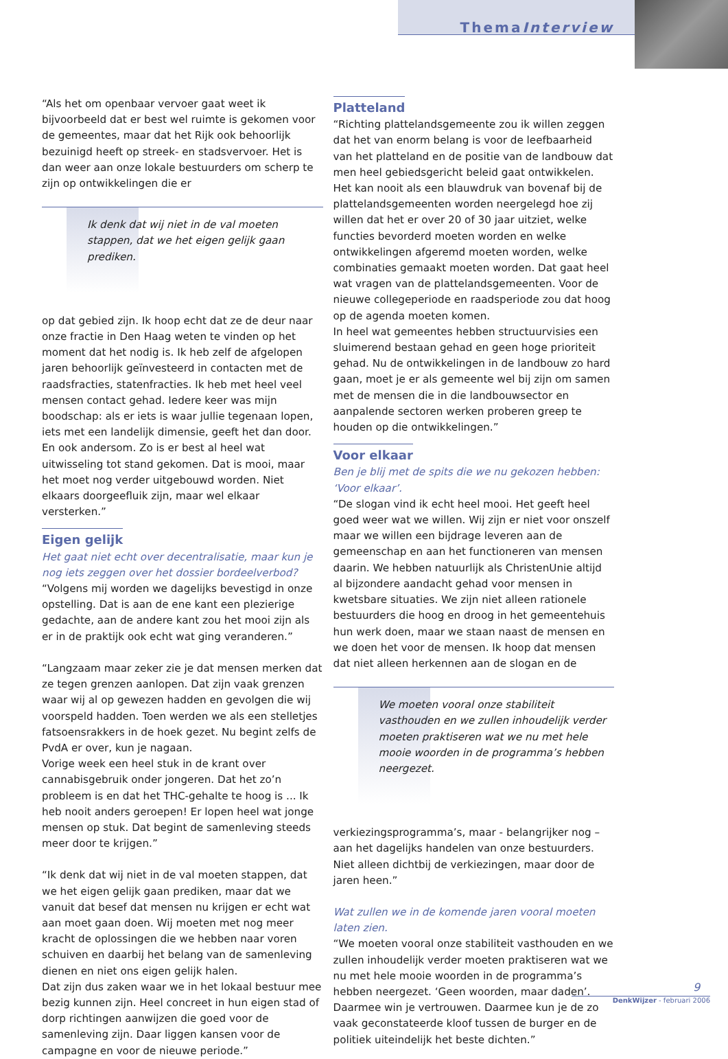ThemaInterview
“Als het om openbaar vervoer gaat weet ik bijvoorbeeld dat er best wel ruimte is gekomen voor de gemeentes, maar dat het Rijk ook behoorlijk bezuinigd heeft op streek- en stadsvervoer. Het is dan weer aan onze lokale bestuurders om scherp te zijn op ontwikkelingen die er
Ik denk dat wij niet in de val moeten stappen, dat we het eigen gelijk gaan prediken.
op dat gebied zijn. Ik hoop echt dat ze de deur naar onze fractie in Den Haag weten te vinden op het moment dat het nodig is. Ik heb zelf de afgelopen jaren behoorlijk geïnvesteerd in contacten met de raadsfracties, statenfracties. Ik heb met heel veel mensen contact gehad. Iedere keer was mijn boodschap: als er iets is waar jullie tegenaan lopen, iets met een landelijk dimensie, geeft het dan door. En ook andersom. Zo is er best al heel wat uitwisseling tot stand gekomen. Dat is mooi, maar het moet nog verder uitgebouwd worden. Niet elkaars doorgeefluik zijn, maar wel elkaar versterken.”
Eigen gelijk
Het gaat niet echt over decentralisatie, maar kun je nog iets zeggen over het dossier bordeelverbod?
“Volgens mij worden we dagelijks bevestigd in onze opstelling. Dat is aan de ene kant een plezierige gedachte, aan de andere kant zou het mooi zijn als er in de praktijk ook echt wat ging veranderen.”
“Langzaam maar zeker zie je dat mensen merken dat ze tegen grenzen aanlopen. Dat zijn vaak grenzen waar wij al op gewezen hadden en gevolgen die wij voorspeld hadden. Toen werden we als een stelletjes fatsoensrakkers in de hoek gezet. Nu begint zelfs de PvdA er over, kun je nagaan.
Vorige week een heel stuk in de krant over cannabisgebruik onder jongeren. Dat het zo’n probleem is en dat het THC-gehalte te hoog is ... Ik heb nooit anders geroepen! Er lopen heel wat jonge mensen op stuk. Dat begint de samenleving steeds meer door te krijgen.”
“Ik denk dat wij niet in de val moeten stappen, dat we het eigen gelijk gaan prediken, maar dat we vanuit dat besef dat mensen nu krijgen er echt wat aan moet gaan doen. Wij moeten met nog meer kracht de oplossingen die we hebben naar voren schuiven en daarbij het belang van de samenleving dienen en niet ons eigen gelijk halen.
Dat zijn dus zaken waar we in het lokaal bestuur mee bezig kunnen zijn. Heel concreet in hun eigen stad of dorp richtingen aanwijzen die goed voor de samenleving zijn. Daar liggen kansen voor de campagne en voor de nieuwe periode.”
Platteland
“Richting plattelandsgemeente zou ik willen zeggen dat het van enorm belang is voor de leefbaarheid van het platteland en de positie van de landbouw dat men heel gebiedsgericht beleid gaat ontwikkelen. Het kan nooit als een blauwdruk van bovenaf bij de plattelandsgemeenten worden neergelegd hoe zij willen dat het er over 20 of 30 jaar uitziet, welke functies bevorderd moeten worden en welke ontwikkelingen afgeremd moeten worden, welke combinaties gemaakt moeten worden. Dat gaat heel wat vragen van de plattelandsgemeenten. Voor de nieuwe collegeperiode en raadsperiode zou dat hoog op de agenda moeten komen.
In heel wat gemeentes hebben structuurvisies een sluimerend bestaan gehad en geen hoge prioriteit gehad. Nu de ontwikkelingen in de landbouw zo hard gaan, moet je er als gemeente wel bij zijn om samen met de mensen die in die landbouwsector en aanpalende sectoren werken proberen greep te houden op die ontwikkelingen.”
Voor elkaar
Ben je blij met de spits die we nu gekozen hebben: ‘Voor elkaar’.
“De slogan vind ik echt heel mooi. Het geeft heel goed weer wat we willen. Wij zijn er niet voor onszelf maar we willen een bijdrage leveren aan de gemeenschap en aan het functioneren van mensen daarin. We hebben natuurlijk als ChristenUnie altijd al bijzondere aandacht gehad voor mensen in kwetsbare situaties. We zijn niet alleen rationele bestuurders die hoog en droog in het gemeentehuis hun werk doen, maar we staan naast de mensen en we doen het voor de mensen. Ik hoop dat mensen dat niet alleen herkennen aan de slogan en de
We moeten vooral onze stabiliteit vasthouden en we zullen inhoudelijk verder moeten praktiseren wat we nu met hele mooie woorden in de programma’s hebben neergezet.
verkiezingsprogramma’s, maar - belangrijker nog – aan het dagelijks handelen van onze bestuurders. Niet alleen dichtbij de verkiezingen, maar door de jaren heen.”
Wat zullen we in de komende jaren vooral moeten laten zien.
“We moeten vooral onze stabiliteit vasthouden en we zullen inhoudelijk verder moeten praktiseren wat we nu met hele mooie woorden in de programma’s hebben neergezet. ‘Geen woorden, maar daden’. Daarmee win je vertrouwen. Daarmee kun je de zo vaak geconstateerde kloof tussen de burger en de politiek uiteindelijk het beste dichten.”
9
DenkWijzer - februari 2006